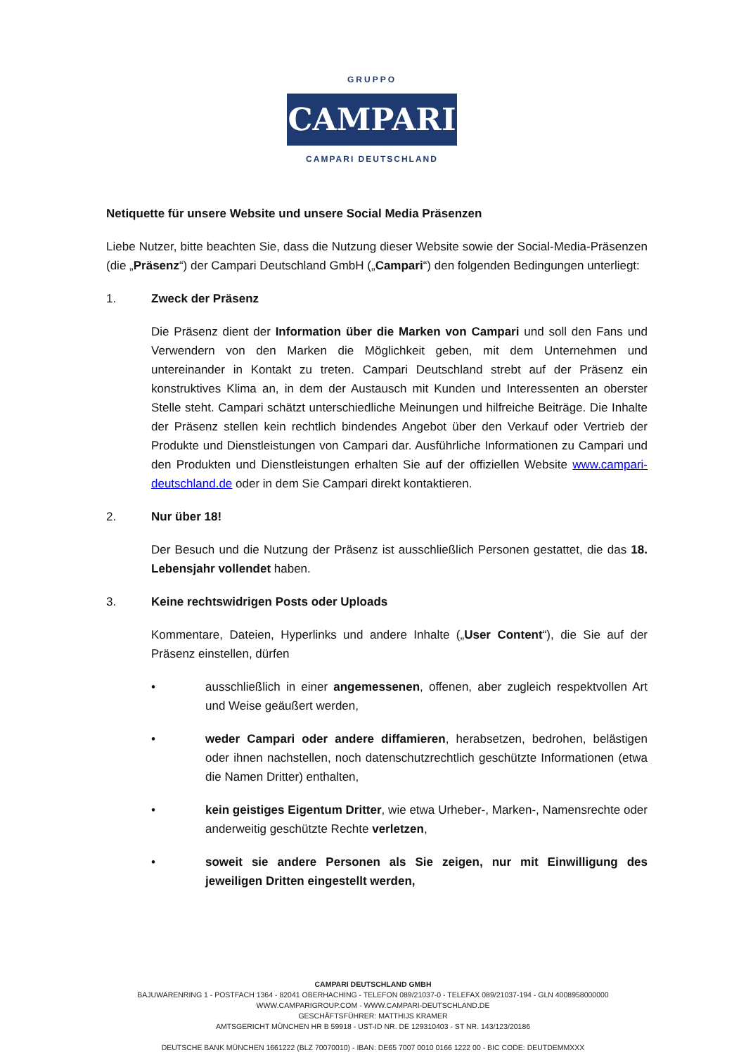GRUPPO
CAMPARI
CAMPARI DEUTSCHLAND
Netiquette für unsere Website und unsere Social Media Präsenzen
Liebe Nutzer, bitte beachten Sie, dass die Nutzung dieser Website sowie der Social-Media-Präsenzen (die „Präsenz“) der Campari Deutschland GmbH („Campari“) den folgenden Bedingungen unterliegt:
1. Zweck der Präsenz
Die Präsenz dient der Information über die Marken von Campari und soll den Fans und Verwendern von den Marken die Möglichkeit geben, mit dem Unternehmen und untereinander in Kontakt zu treten. Campari Deutschland strebt auf der Präsenz ein konstruktives Klima an, in dem der Austausch mit Kunden und Interessenten an oberster Stelle steht. Campari schätzt unterschiedliche Meinungen und hilfreiche Beiträge. Die Inhalte der Präsenz stellen kein rechtlich bindendes Angebot über den Verkauf oder Vertrieb der Produkte und Dienstleistungen von Campari dar. Ausführliche Informationen zu Campari und den Produkten und Dienstleistungen erhalten Sie auf der offiziellen Website www.campari-deutschland.de oder in dem Sie Campari direkt kontaktieren.
2. Nur über 18!
Der Besuch und die Nutzung der Präsenz ist ausschließlich Personen gestattet, die das 18. Lebensjahr vollendet haben.
3. Keine rechtswidrigen Posts oder Uploads
Kommentare, Dateien, Hyperlinks und andere Inhalte („User Content“), die Sie auf der Präsenz einstellen, dürfen
• ausschließlich in einer angemessenen, offenen, aber zugleich respektvollen Art und Weise geäußert werden,
• weder Campari oder andere diffamieren, herabsetzen, bedrohen, belästigen oder ihnen nachstellen, noch datenschutzrechtlich geschützte Informationen (etwa die Namen Dritter) enthalten,
• kein geistiges Eigentum Dritter, wie etwa Urheber-, Marken-, Namensrechte oder anderweitig geschützte Rechte verletzen,
• soweit sie andere Personen als Sie zeigen, nur mit Einwilligung des jeweiligen Dritten eingestellt werden,
CAMPARI DEUTSCHLAND GMBH
BAJUWARENRING 1 - POSTFACH 1364 - 82041 OBERHACHING - TELEFON 089/21037-0 - TELEFAX 089/21037-194 - GLN 4008958000000
WWW.CAMPARIGROUP.COM - WWW.CAMPARI-DEUTSCHLAND.DE
GESCHÄFTSFÜHRER: MATTHIJS KRAMER
AMTSGERICHT MÜNCHEN HR B 59918 - UST-ID NR. DE 129310403 - ST NR. 143/123/20186
DEUTSCHE BANK MÜNCHEN 1661222 (BLZ 70070010) - IBAN: DE65 7007 0010 0166 1222 00 - BIC CODE: DEUTDEMMXXX